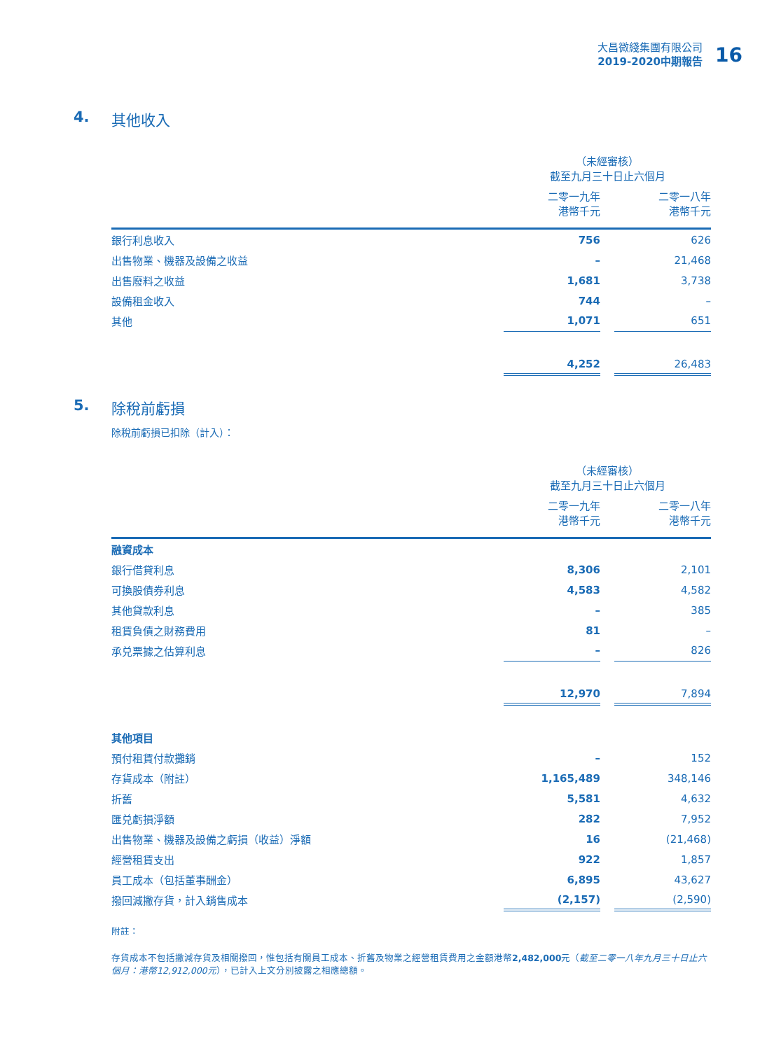大昌微綫集團有限公司
2019-2020中期報告
16
4. 其他收入
| | （未經審核） 截至九月三十日止六個月 | | |
| | 二零一九年 港幣千元 | | 二零一八年 港幣千元 |
| 銀行利息收入 | 756 | | 626 |
| 出售物業、機器及設備之收益 | – | | 21,468 |
| 出售廢料之收益 | 1,681 | | 3,738 |
| 設備租金收入 | 744 | | – |
| 其他 | 1,071 | | 651 |
| | 4,252 | | 26,483 |
5. 除稅前虧損
除稅前虧損已扣除（計入）：
| | （未經審核） 截至九月三十日止六個月 | | |
| | 二零一九年 港幣千元 | | 二零一八年 港幣千元 |
| 融資成本 | | | |
| 銀行借貸利息 | 8,306 | | 2,101 |
| 可換股債券利息 | 4,583 | | 4,582 |
| 其他貸款利息 | – | | 385 |
| 租賃負債之財務費用 | 81 | | – |
| 承兑票據之估算利息 | – | | 826 |
| | 12,970 | | 7,894 |
| 其他項目 | | | |
| 預付租賃付款攤銷 | – | | 152 |
| 存貨成本（附註） | 1,165,489 | | 348,146 |
| 折舊 | 5,581 | | 4,632 |
| 匯兑虧損淨額 | 282 | | 7,952 |
| 出售物業、機器及設備之虧損（收益）淨額 | 16 | | (21,468) |
| 經營租賃支出 | 922 | | 1,857 |
| 員工成本（包括董事酬金） | 6,895 | | 43,627 |
| 撥回減撇存貨，計入銷售成本 | (2,157) | | (2,590) |
附註：
存貨成本不包括撇減存貨及相關撥回，惟包括有關員工成本、折舊及物業之經營租賃費用之金額港幣2,482,000元（截至二零一八年九月三十日止六個月：港幣12,912,000元），已計入上文分別披露之相應總額。